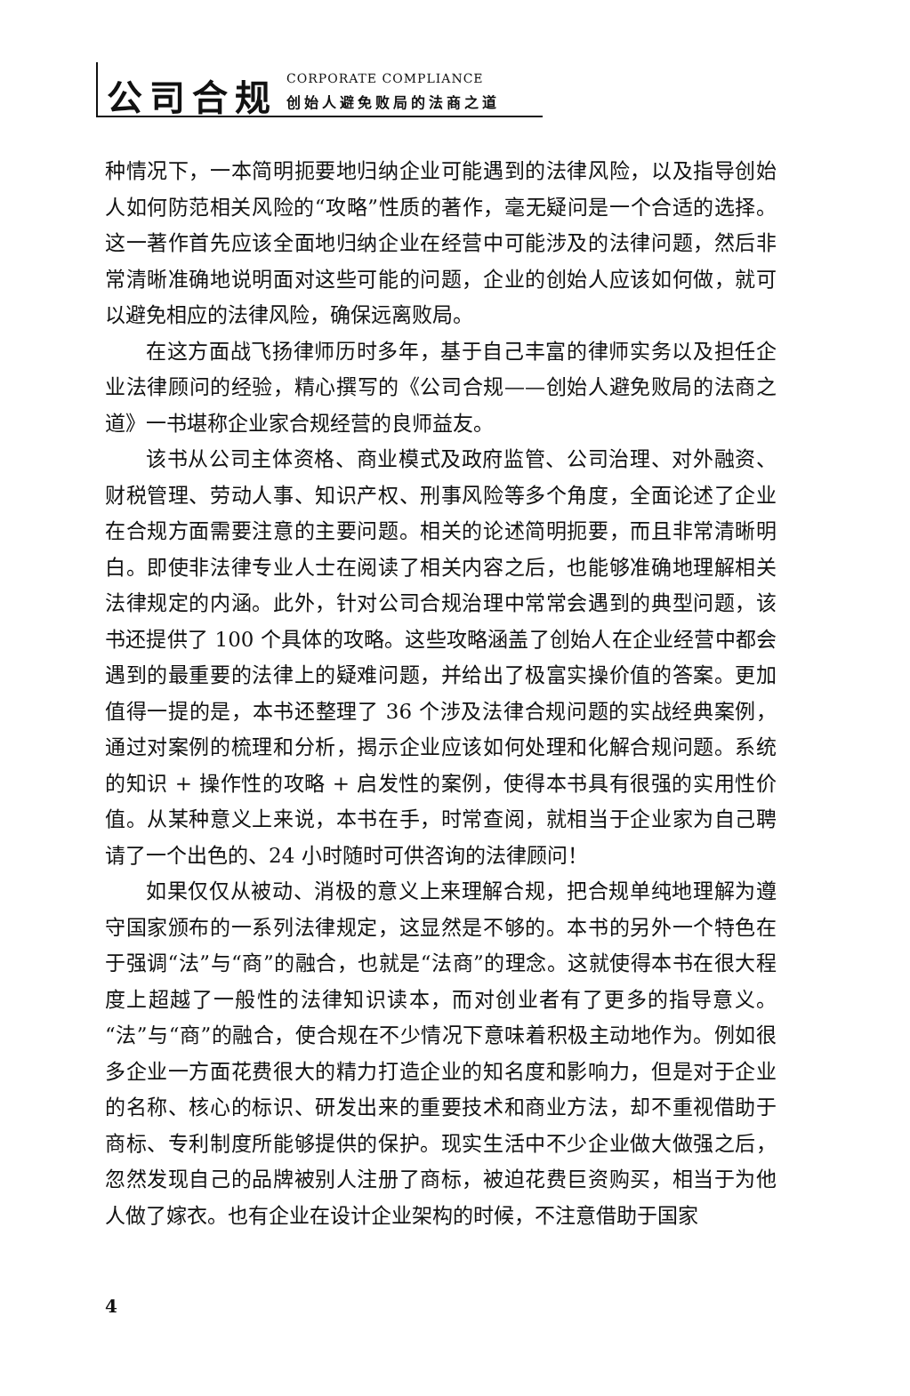公司合规
CORPORATE COMPLIANCE
创始人避免败局的法商之道
种情况下，一本简明扼要地归纳企业可能遇到的法律风险，以及指导创始人如何防范相关风险的“攻略”性质的著作，毫无疑问是一个合适的选择。这一著作首先应该全面地归纳企业在经营中可能涉及的法律问题，然后非常清晰准确地说明面对这些可能的问题，企业的创始人应该如何做，就可以避免相应的法律风险，确保远离败局。
在这方面战飞扬律师历时多年，基于自己丰富的律师实务以及担任企业法律顾问的经验，精心撰写的《公司合规——创始人避免败局的法商之道》一书堪称企业家合规经营的良师益友。
该书从公司主体资格、商业模式及政府监管、公司治理、对外融资、财税管理、劳动人事、知识产权、刑事风险等多个角度，全面论述了企业在合规方面需要注意的主要问题。相关的论述简明扼要，而且非常清晰明白。即使非法律专业人士在阅读了相关内容之后，也能够准确地理解相关法律规定的内涵。此外，针对公司合规治理中常常会遇到的典型问题，该书还提供了 100 个具体的攻略。这些攻略涵盖了创始人在企业经营中都会遇到的最重要的法律上的疑难问题，并给出了极富实操价值的答案。更加值得一提的是，本书还整理了 36 个涉及法律合规问题的实战经典案例，通过对案例的梳理和分析，揭示企业应该如何处理和化解合规问题。系统的知识 + 操作性的攻略 + 启发性的案例，使得本书具有很强的实用性价值。从某种意义上来说，本书在手，时常查阅，就相当于企业家为自己聘请了一个出色的、24 小时随时可供咨询的法律顾问！
如果仅仅从被动、消极的意义上来理解合规，把合规单纯地理解为遵守国家颁布的一系列法律规定，这显然是不够的。本书的另外一个特色在于强调“法”与“商”的融合，也就是“法商”的理念。这就使得本书在很大程度上超越了一般性的法律知识读本，而对创业者有了更多的指导意义。“法”与“商”的融合，使合规在不少情况下意味着积极主动地作为。例如很多企业一方面花费很大的精力打造企业的知名度和影响力，但是对于企业的名称、核心的标识、研发出来的重要技术和商业方法，却不重视借助于商标、专利制度所能够提供的保护。现实生活中不少企业做大做强之后，忽然发现自己的品牌被别人注册了商标，被迫花费巨资购买，相当于为他人做了嫁衣。也有企业在设计企业架构的时候，不注意借助于国家
4